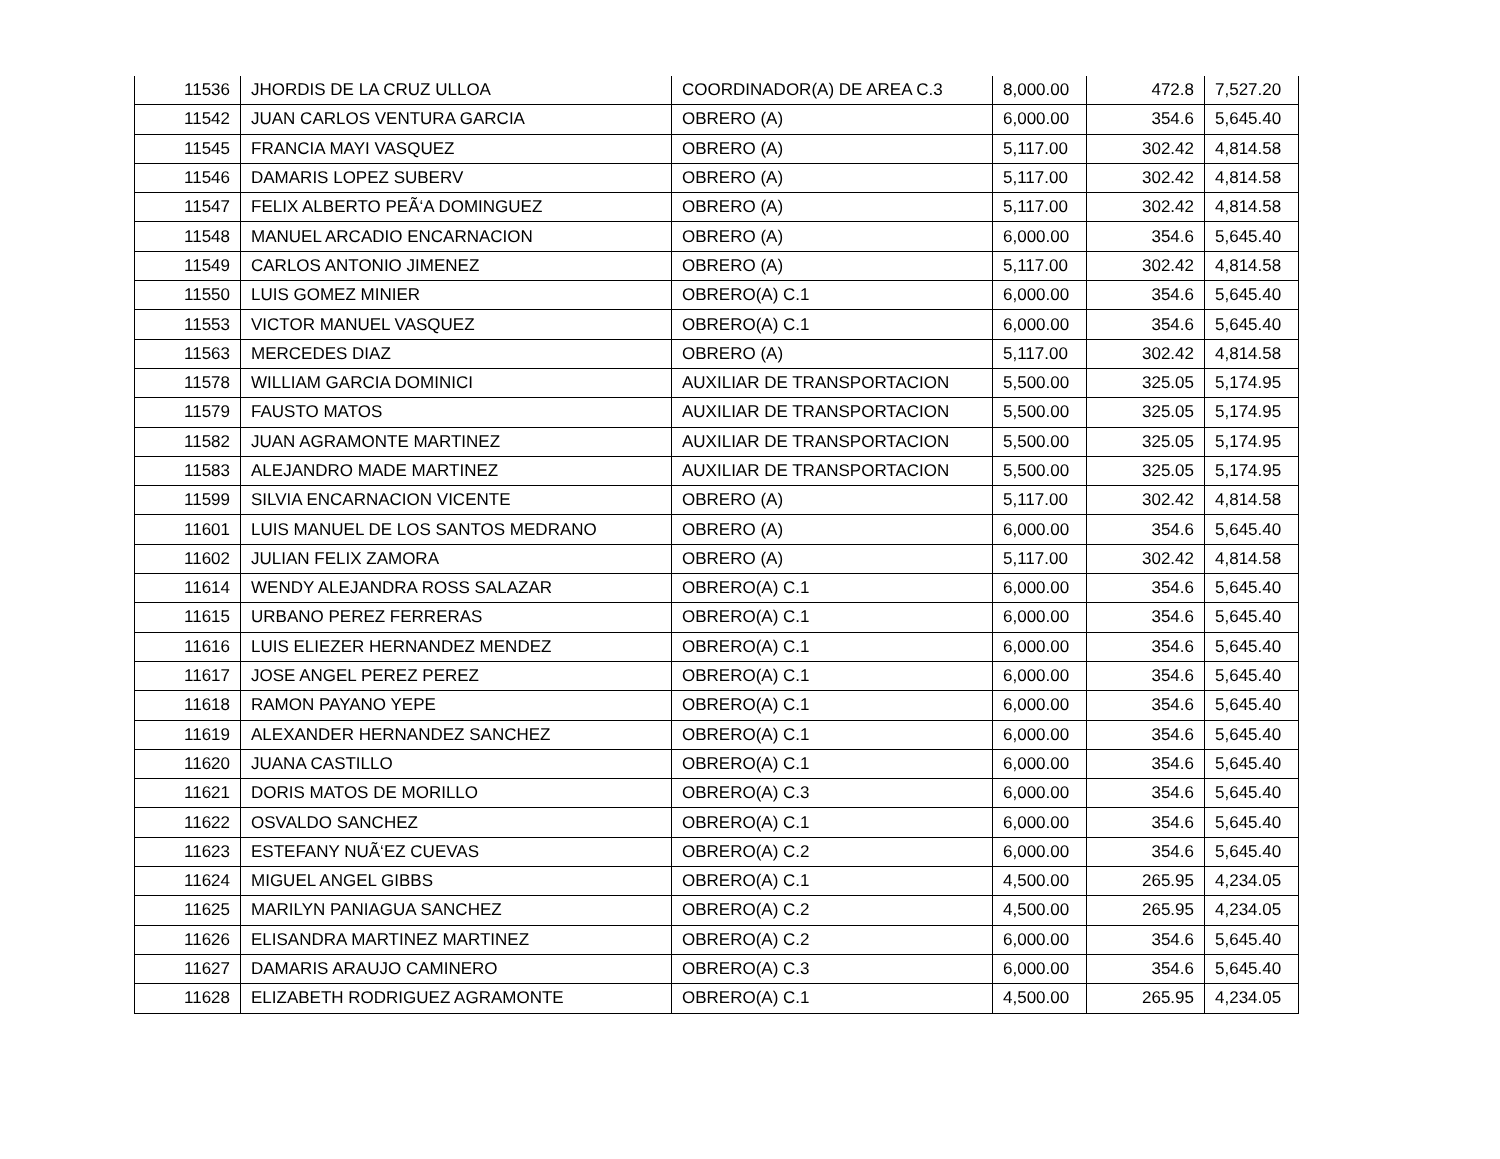| 11536 | JHORDIS DE LA CRUZ ULLOA | COORDINADOR(A) DE AREA C.3 | 8,000.00 | 472.8 | 7,527.20 |
| 11542 | JUAN CARLOS VENTURA GARCIA | OBRERO (A) | 6,000.00 | 354.6 | 5,645.40 |
| 11545 | FRANCIA MAYI VASQUEZ | OBRERO (A) | 5,117.00 | 302.42 | 4,814.58 |
| 11546 | DAMARIS LOPEZ SUBERV | OBRERO (A) | 5,117.00 | 302.42 | 4,814.58 |
| 11547 | FELIX ALBERTO PEÃ‘A DOMINGUEZ | OBRERO (A) | 5,117.00 | 302.42 | 4,814.58 |
| 11548 | MANUEL ARCADIO ENCARNACION | OBRERO (A) | 6,000.00 | 354.6 | 5,645.40 |
| 11549 | CARLOS ANTONIO JIMENEZ | OBRERO (A) | 5,117.00 | 302.42 | 4,814.58 |
| 11550 | LUIS GOMEZ MINIER | OBRERO(A) C.1 | 6,000.00 | 354.6 | 5,645.40 |
| 11553 | VICTOR MANUEL VASQUEZ | OBRERO(A) C.1 | 6,000.00 | 354.6 | 5,645.40 |
| 11563 | MERCEDES DIAZ | OBRERO (A) | 5,117.00 | 302.42 | 4,814.58 |
| 11578 | WILLIAM GARCIA DOMINICI | AUXILIAR DE TRANSPORTACION | 5,500.00 | 325.05 | 5,174.95 |
| 11579 | FAUSTO MATOS | AUXILIAR DE TRANSPORTACION | 5,500.00 | 325.05 | 5,174.95 |
| 11582 | JUAN AGRAMONTE MARTINEZ | AUXILIAR DE TRANSPORTACION | 5,500.00 | 325.05 | 5,174.95 |
| 11583 | ALEJANDRO MADE MARTINEZ | AUXILIAR DE TRANSPORTACION | 5,500.00 | 325.05 | 5,174.95 |
| 11599 | SILVIA ENCARNACION VICENTE | OBRERO (A) | 5,117.00 | 302.42 | 4,814.58 |
| 11601 | LUIS MANUEL DE LOS SANTOS MEDRANO | OBRERO (A) | 6,000.00 | 354.6 | 5,645.40 |
| 11602 | JULIAN FELIX ZAMORA | OBRERO (A) | 5,117.00 | 302.42 | 4,814.58 |
| 11614 | WENDY ALEJANDRA ROSS SALAZAR | OBRERO(A) C.1 | 6,000.00 | 354.6 | 5,645.40 |
| 11615 | URBANO PEREZ FERRERAS | OBRERO(A) C.1 | 6,000.00 | 354.6 | 5,645.40 |
| 11616 | LUIS ELIEZER HERNANDEZ MENDEZ | OBRERO(A) C.1 | 6,000.00 | 354.6 | 5,645.40 |
| 11617 | JOSE ANGEL PEREZ PEREZ | OBRERO(A) C.1 | 6,000.00 | 354.6 | 5,645.40 |
| 11618 | RAMON PAYANO YEPE | OBRERO(A) C.1 | 6,000.00 | 354.6 | 5,645.40 |
| 11619 | ALEXANDER HERNANDEZ SANCHEZ | OBRERO(A) C.1 | 6,000.00 | 354.6 | 5,645.40 |
| 11620 | JUANA CASTILLO | OBRERO(A) C.1 | 6,000.00 | 354.6 | 5,645.40 |
| 11621 | DORIS MATOS DE MORILLO | OBRERO(A) C.3 | 6,000.00 | 354.6 | 5,645.40 |
| 11622 | OSVALDO SANCHEZ | OBRERO(A) C.1 | 6,000.00 | 354.6 | 5,645.40 |
| 11623 | ESTEFANY NUÃ‘EZ CUEVAS | OBRERO(A) C.2 | 6,000.00 | 354.6 | 5,645.40 |
| 11624 | MIGUEL ANGEL GIBBS | OBRERO(A) C.1 | 4,500.00 | 265.95 | 4,234.05 |
| 11625 | MARILYN PANIAGUA SANCHEZ | OBRERO(A) C.2 | 4,500.00 | 265.95 | 4,234.05 |
| 11626 | ELISANDRA MARTINEZ MARTINEZ | OBRERO(A) C.2 | 6,000.00 | 354.6 | 5,645.40 |
| 11627 | DAMARIS ARAUJO CAMINERO | OBRERO(A) C.3 | 6,000.00 | 354.6 | 5,645.40 |
| 11628 | ELIZABETH RODRIGUEZ AGRAMONTE | OBRERO(A) C.1 | 4,500.00 | 265.95 | 4,234.05 |